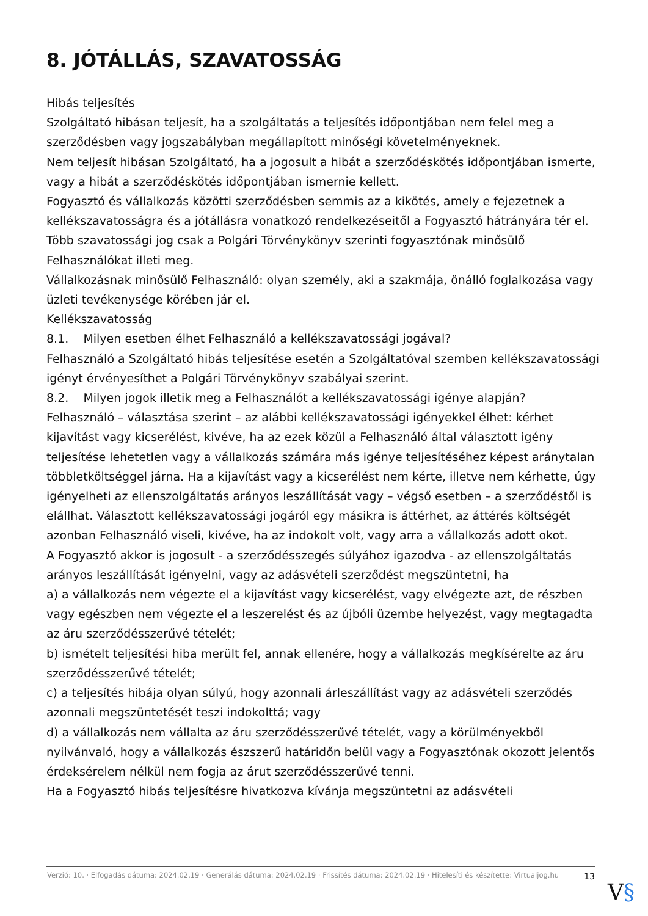8. JÓTÁLLÁS, SZAVATOSSÁG
Hibás teljesítés
Szolgáltató hibásan teljesít, ha a szolgáltatás a teljesítés időpontjában nem felel meg a szerződésben vagy jogszabályban megállapított minőségi követelményeknek.
Nem teljesít hibásan Szolgáltató, ha a jogosult a hibát a szerződéskötés időpontjában ismerte, vagy a hibát a szerződéskötés időpontjában ismernie kellett.
Fogyasztó és vállalkozás közötti szerződésben semmis az a kikötés, amely e fejezetnek a kellékszavatosságra és a jótállásra vonatkozó rendelkezéseitől a Fogyasztó hátrányára tér el.
Több szavatossági jog csak a Polgári Törvénykönyv szerinti fogyasztónak minősülő Felhasználókat illeti meg.
Vállalkozásnak minősülő Felhasználó: olyan személy, aki a szakmája, önálló foglalkozása vagy üzleti tevékenysége körében jár el.
Kellékszavatosság
8.1. Milyen esetben élhet Felhasználó a kellékszavatossági jogával?
Felhasználó a Szolgáltató hibás teljesítése esetén a Szolgáltatóval szemben kellékszavatossági igényt érvényesíthet a Polgári Törvénykönyv szabályai szerint.
8.2. Milyen jogok illetik meg a Felhasználót a kellékszavatossági igénye alapján?
Felhasználó – választása szerint – az alábbi kellékszavatossági igényekkel élhet: kérhet kijavítást vagy kicserélést, kivéve, ha az ezek közül a Felhasználó által választott igény teljesítése lehetetlen vagy a vállalkozás számára más igénye teljesítéséhez képest aránytalan többletköltséggel járna. Ha a kijavítást vagy a kicserélést nem kérte, illetve nem kérhette, úgy igényelheti az ellenszolgáltatás arányos leszállítását vagy – végső esetben – a szerződéstől is elállhat. Választott kellékszavatossági jogáról egy másikra is áttérhet, az áttérés költségét azonban Felhasználó viseli, kivéve, ha az indokolt volt, vagy arra a vállalkozás adott okot.
A Fogyasztó akkor is jogosult - a szerződésszegés súlyához igazodva - az ellenszolgáltatás arányos leszállítását igényelni, vagy az adásvételi szerződést megszüntetni, ha
a) a vállalkozás nem végezte el a kijavítást vagy kicserélést, vagy elvégezte azt, de részben vagy egészben nem végezte el a leszerelést és az újbóli üzembe helyezést, vagy megtagadta az áru szerződésszerűvé tételét;
b) ismételt teljesítési hiba merült fel, annak ellenére, hogy a vállalkozás megkísérelte az áru szerződésszerűvé tételét;
c) a teljesítés hibája olyan súlyú, hogy azonnali árleszállítást vagy az adásvételi szerződés azonnali megszüntetését teszi indokolttá; vagy
d) a vállalkozás nem vállalta az áru szerződésszerűvé tételét, vagy a körülményekből nyilvánvaló, hogy a vállalkozás észszerű határidőn belül vagy a Fogyasztónak okozott jelentős érdeksérelem nélkül nem fogja az árut szerződésszerűvé tenni.
Ha a Fogyasztó hibás teljesítésre hivatkozva kívánja megszüntetni az adásvételi
Verzió: 10. · Elfogadás dátuma: 2024.02.19 · Generálás dátuma: 2024.02.19 · Frissítés dátuma: 2024.02.19 · Hitelesíti és készítette: Virtualjog.hu
13
V§